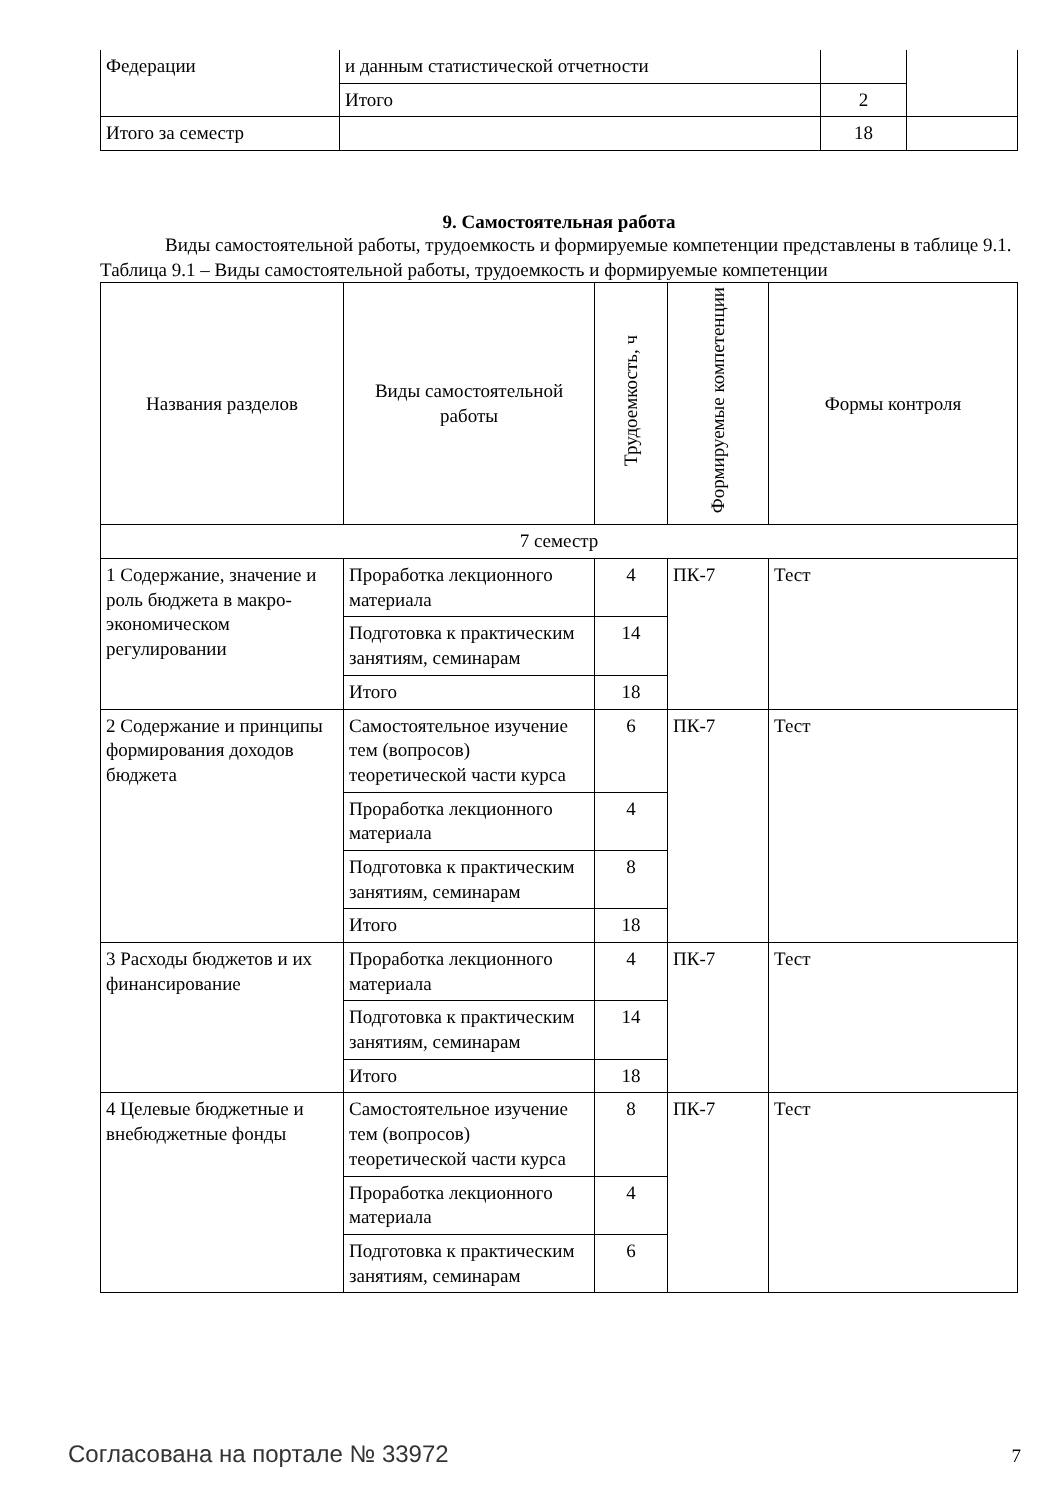| Федерации | и данным статистической отчетности | | |
| | Итого | 2 | |
| Итого за семестр | | 18 | |
9. Самостоятельная работа
Виды самостоятельной работы, трудоемкость и формируемые компетенции представлены в таблице 9.1.
Таблица 9.1 – Виды самостоятельной работы, трудоемкость и формируемые компетенции
| Названия разделов | Виды самостоятельной работы | Трудоемкость, ч | Формируемые компетенции | Формы контроля |
| --- | --- | --- | --- | --- |
| 7 семестр | | | | |
| 1 Содержание, значение и роль бюджета в макро-экономическом регулировании | Проработка лекционного материала | 4 | ПК-7 | Тест |
| | Подготовка к практическим занятиям, семинарам | 14 | | |
| | Итого | 18 | | |
| 2 Содержание и принципы формирования доходов бюджета | Самостоятельное изучение тем (вопросов) теоретической части курса | 6 | ПК-7 | Тест |
| | Проработка лекционного материала | 4 | | |
| | Подготовка к практическим занятиям, семинарам | 8 | | |
| | Итого | 18 | | |
| 3 Расходы бюджетов и их финансирование | Проработка лекционного материала | 4 | ПК-7 | Тест |
| | Подготовка к практическим занятиям, семинарам | 14 | | |
| | Итого | 18 | | |
| 4 Целевые бюджетные и внебюджетные фонды | Самостоятельное изучение тем (вопросов) теоретической части курса | 8 | ПК-7 | Тест |
| | Проработка лекционного материала | 4 | | |
| | Подготовка к практическим занятиям, семинарам | 6 | | |
Согласована на портале № 33972 7